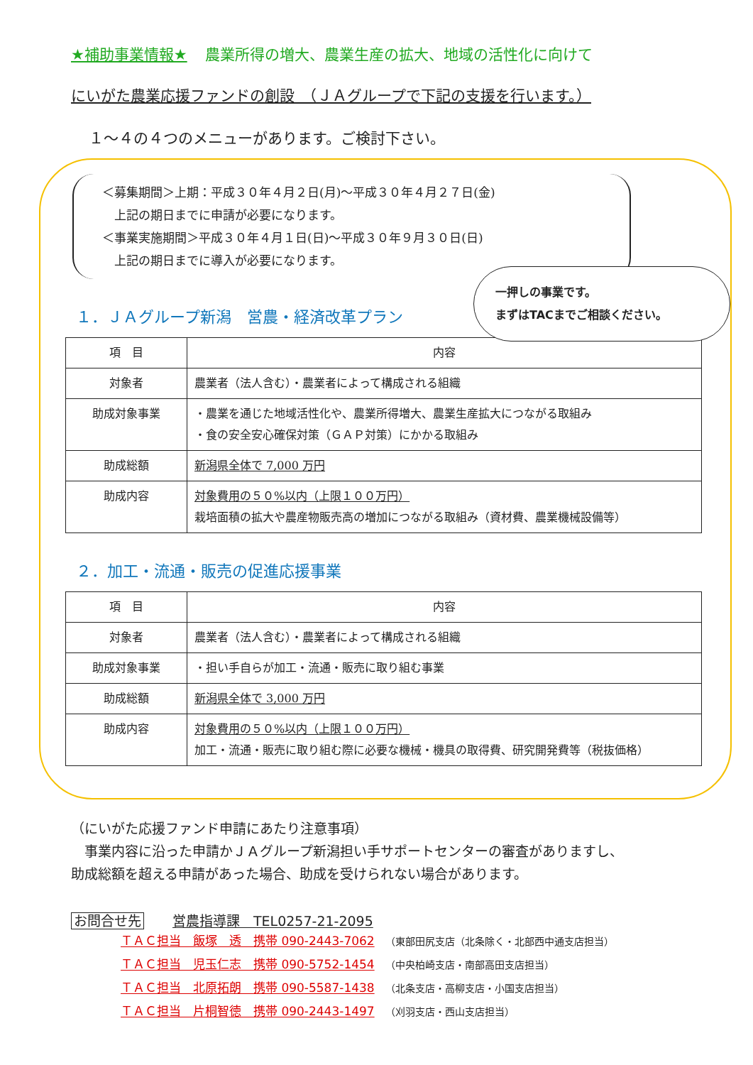★補助事業情報★ 農業所得の増大、農業生産の拡大、地域の活性化に向けて
にいがた農業応援ファンドの創設　（ＪＡグループで下記の支援を行います。）
１～４の４つのメニューがあります。ご検討下さい。
＜募集期間＞上期：平成３０年４月２日(月)～平成３０年４月２７日(金)
　上記の期日までに申請が必要になります。
＜事業実施期間＞平成３０年４月１日(日)～平成３０年９月３０日(日)
　上記の期日までに導入が必要になります。
一押しの事業です。
まずはTACまでご相談ください。
１．ＪＡグループ新潟　営農・経済改革プラン
| 項 目 | 内容 |
| --- | --- |
| 対象者 | 農業者（法人含む）・農業者によって構成される組織 |
| 助成対象事業 | ・農業を通じた地域活性化や、農業所得増大、農業生産拡大につながる取組み ・食の安全安心確保対策（ＧＡＰ対策）にかかる取組み |
| 助成総額 | 新潟県全体で 7,000 万円 |
| 助成内容 | 対象費用の５０%以内（上限１００万円） 栽培面積の拡大や農産物販売高の増加につながる取組み（資材費、農業機械設備等） |
２．加工・流通・販売の促進応援事業
| 項 目 | 内容 |
| --- | --- |
| 対象者 | 農業者（法人含む）・農業者によって構成される組織 |
| 助成対象事業 | ・担い手自らが加工・流通・販売に取り組む事業 |
| 助成総額 | 新潟県全体で 3,000 万円 |
| 助成内容 | 対象費用の５０%以内（上限１００万円） 加工・流通・販売に取り組む際に必要な機械・機具の取得費、研究開発費等（税抜価格） |
（にいがた応援ファンド申請にあたり注意事項）
　事業内容に沿った申請かＪＡグループ新潟担い手サポートセンターの審査がありますし、
助成総額を超える申請があった場合、助成を受けられない場合があります。
お問合せ先 営農指導課　TEL0257-21-2095
ＴＡＣ担当　飯塚　透　携帯 090-2443-7062 （東部田尻支店（北条除く・北部西中通支店担当）
ＴＡＣ担当　児玉仁志　携帯 090-5752-1454 （中央柏崎支店・南部高田支店担当）
ＴＡＣ担当　北原拓朗　携帯 090-5587-1438 （北条支店・高柳支店・小国支店担当）
ＴＡＣ担当　片桐智徳　携帯 090-2443-1497 （刈羽支店・西山支店担当）